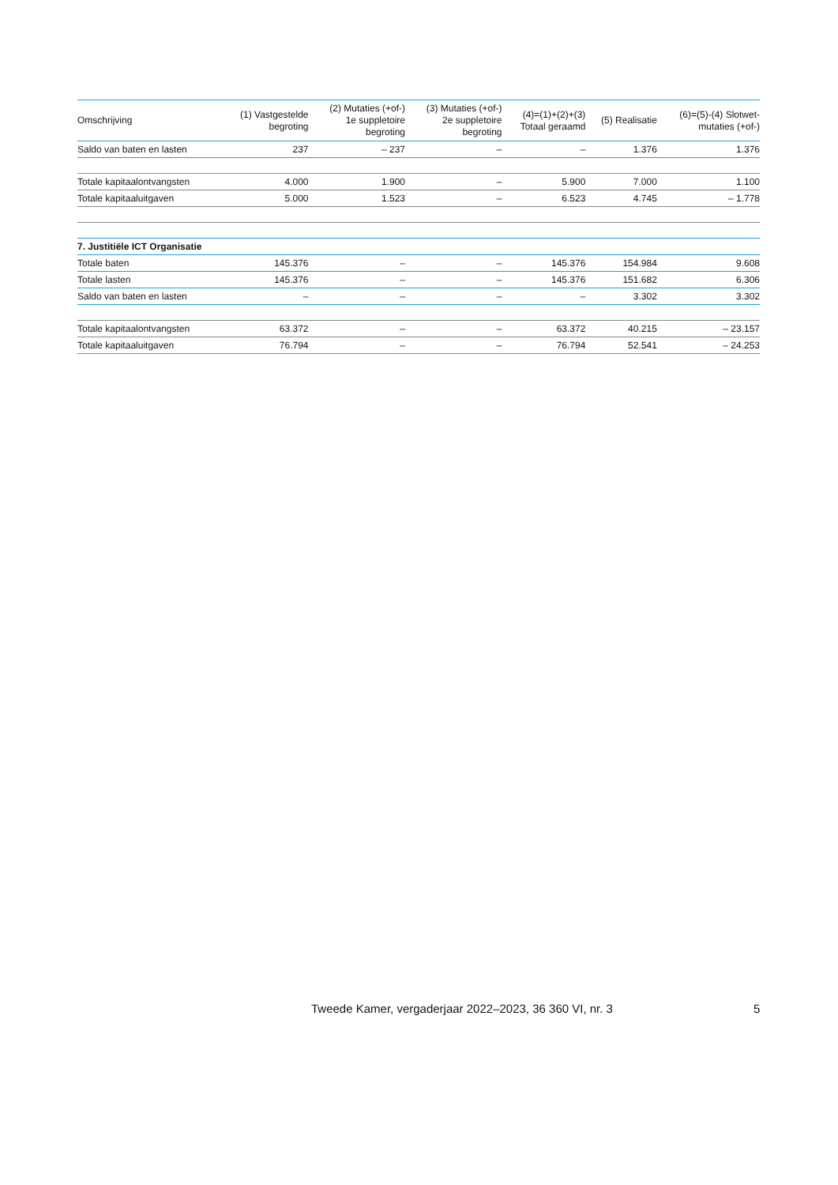| Omschrijving | (1) Vastgestelde begroting | (2) Mutaties (+of-) 1e suppletoire begroting | (3) Mutaties (+of-) 2e suppletoire begroting | (4)=(1)+(2)+(3) Totaal geraamd | (5) Realisatie | (6)=(5)-(4) Slotwet- mutaties (+of-) |
| --- | --- | --- | --- | --- | --- | --- |
| Saldo van baten en lasten | 237 | – 237 | – | – | 1.376 | 1.376 |
| Totale kapitaalontvangsten | 4.000 | 1.900 | – | 5.900 | 7.000 | 1.100 |
| Totale kapitaaluitgaven | 5.000 | 1.523 | – | 6.523 | 4.745 | – 1.778 |
| 7. Justitiële ICT Organisatie | | | | | | |
| Totale baten | 145.376 | – | – | 145.376 | 154.984 | 9.608 |
| Totale lasten | 145.376 | – | – | 145.376 | 151.682 | 6.306 |
| Saldo van baten en lasten | – | – | – | – | 3.302 | 3.302 |
| Totale kapitaalontvangsten | 63.372 | – | – | 63.372 | 40.215 | – 23.157 |
| Totale kapitaaluitgaven | 76.794 | – | – | 76.794 | 52.541 | – 24.253 |
Tweede Kamer, vergaderjaar 2022–2023, 36 360 VI, nr. 3
5